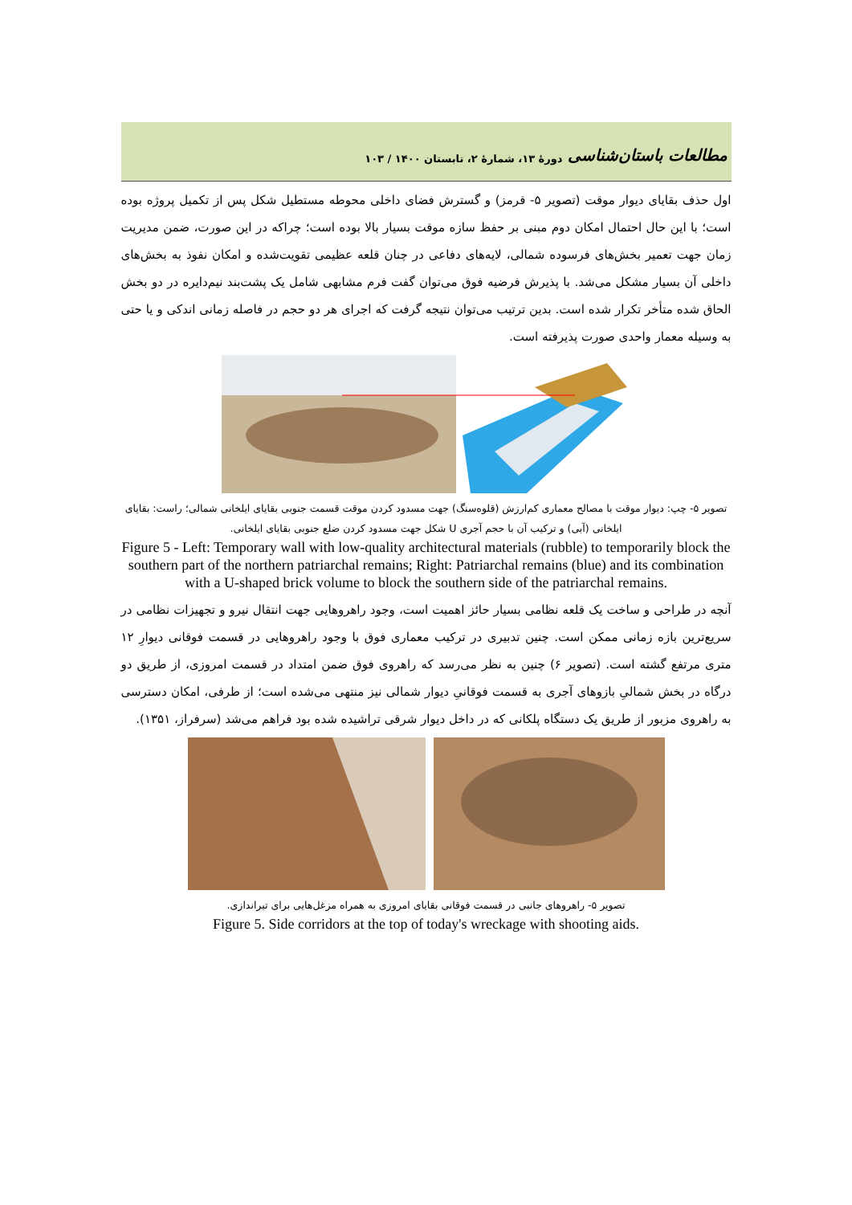مطالعات باستان‌شناسی دورۀ ۱۳، شمارۀ ۲، تابستان ۱۴۰۰ / ۱۰۳
اول حذف بقایای دیوار موقت (تصویر ۵- قرمز) و گسترش فضای داخلی محوطه مستطیل شکل پس از تکمیل پروژه بوده است؛ با این حال احتمال امکان دوم مبنی بر حفظ سازه موقت بسیار بالا بوده است؛ چراکه در این صورت، ضمن مدیریت زمان جهت تعمیر بخش‌های فرسوده شمالی، لایه‌های دفاعی در چنان قلعه عظیمی تقویت‌شده و امکان نفوذ به بخش‌های داخلی آن بسیار مشکل می‌شد. با پذیرش فرضیه فوق می‌توان گفت فرم مشابهی شامل یک پشت‌بند نیم‌دایره در دو بخش الحاق شده متأخر تکرار شده است. بدین ترتیب می‌توان نتیجه گرفت که اجرای هر دو حجم در فاصله زمانی اندکی و یا حتی به وسیله معمار واحدی صورت پذیرفته است.
تصویر ۵- چپ: دیوار موقت با مصالح معماری کم‌ارزش (قلوه‌سنگ) جهت مسدود کردن موقت قسمت جنوبی بقایای ایلخانی شمالی؛ راست: بقایای ایلخانی (آبی) و ترکیب آن با حجم آجری U شکل جهت مسدود کردن ضلع جنوبی بقایای ایلخانی.
Figure 5 - Left: Temporary wall with low-quality architectural materials (rubble) to temporarily block the southern part of the northern patriarchal remains; Right: Patriarchal remains (blue) and its combination with a U-shaped brick volume to block the southern side of the patriarchal remains.
آنچه در طراحی و ساخت یک قلعه نظامی بسیار حائز اهمیت است، وجود راهروهایی جهت انتقال نیرو و تجهیزات نظامی در سریع‌ترین بازه زمانی ممکن است. چنین تدبیری در ترکیب معماری فوق با وجود راهروهایی در قسمت فوقانی دیوارِ ۱۲ متری مرتفع گشته است. (تصویر ۶) چنین به نظر می‌رسد که راهروی فوق ضمن امتداد در قسمت امروزی، از طریق دو درگاه در بخش شمالیِ بازوهای آجری به قسمت فوقانیِ دیوار شمالی نیز منتهی می‌شده است؛ از طرفی، امکان دسترسی به راهروی مزبور از طریق یک دستگاه پلکانی که در داخل دیوار شرقی تراشیده شده بود فراهم می‌شد (سرفراز، ۱۳۵۱).
تصویر ۵- راهروهای جانبی در قسمت فوقانی بقایای امروزی به همراه مزغل‌هایی برای تیراندازی.
Figure 5. Side corridors at the top of today's wreckage with shooting aids.